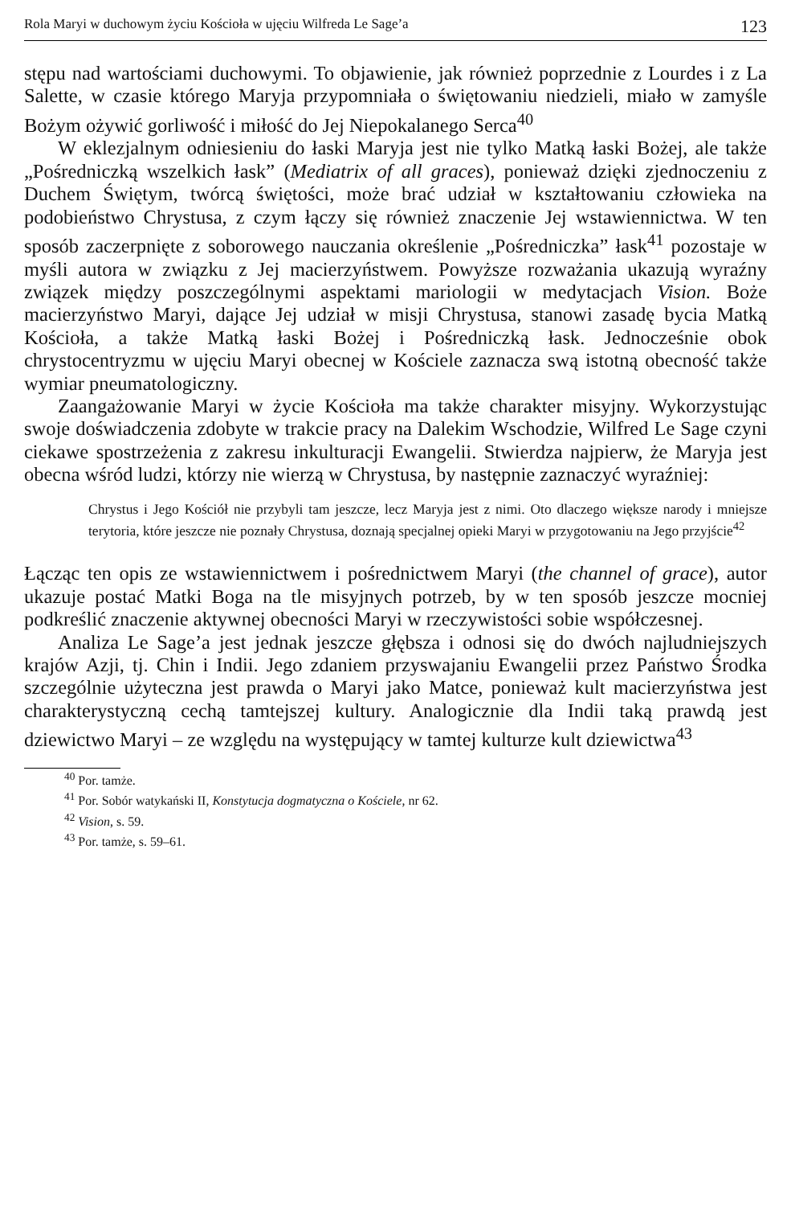Rola Maryi w duchowym życiu Kościoła w ujęciu Wilfreda Le Sage’a 123
stępu nad wartościami duchowymi. To objawienie, jak również poprzednie z Lourdes i z La Salette, w czasie którego Maryja przypomniała o świętowaniu niedzieli, miało w zamyśle Bożym ożywić gorliwość i miłość do Jej Niepokalanego Serca<sup>40</sup>
W eklezjalnym odniesieniu do łaski Maryja jest nie tylko Matką łaski Bożej, ale także „Pośredniczką wszelkich łask” (Mediatrix of all graces), ponieważ dzięki zjednoczeniu z Duchem Świętym, twórcą świętości, może brać udział w kształtowaniu człowieka na podobieństwo Chrystusa, z czym łączy się również znaczenie Jej wstawiennictwa. W ten sposób zaczerpnięte z soborowego nauczania określenie „Pośredniczka” łask<sup>41</sup> pozostaje w myśli autora w związku z Jej macierzyństwem. Powyższe rozważania ukazują wyraźny związek między poszczególnymi aspektami mariologii w medytacjach Vision. Boże macierzyństwo Maryi, dające Jej udział w misji Chrystusa, stanowi zasadę bycia Matką Kościoła, a także Matką łaski Bożej i Pośredniczką łask. Jednocześnie obok chrystocentryzmu w ujęciu Maryi obecnej w Kościele zaznacza swą istotną obecność także wymiar pneumatologiczny.
Zaangażowanie Maryi w życie Kościoła ma także charakter misyjny. Wykorzystując swoje doświadczenia zdobyte w trakcie pracy na Dalekim Wschodzie, Wilfred Le Sage czyni ciekawe spostrzeżenia z zakresu inkulturacji Ewangelii. Stwierdza najpierw, że Maryja jest obecna wśród ludzi, którzy nie wierzą w Chrystusa, by następnie zaznaczyć wyraźniej:
Chrystus i Jego Kościół nie przybyli tam jeszcze, lecz Maryja jest z nimi. Oto dlaczego większe narody i mniejsze terytoria, które jeszcze nie poznały Chrystusa, doznają specjalnej opieki Maryi w przygotowaniu na Jego przyjście<sup>42</sup>
Łącząc ten opis ze wstawiennictwem i pośrednictwem Maryi (the channel of grace), autor ukazuje postać Matki Boga na tle misyjnych potrzeb, by w ten sposób jeszcze mocniej podkreślić znaczenie aktywnej obecności Maryi w rzeczywistości sobie współczesnej.
Analiza Le Sage’a jest jednak jeszcze głębsza i odnosi się do dwóch najludniejszych krajów Azji, tj. Chin i Indii. Jego zdaniem przyswajaniu Ewangelii przez Państwo Środka szczególnie użyteczna jest prawda o Maryi jako Matce, ponieważ kult macierzyństwa jest charakterystyczną cechą tamtejszej kultury. Analogicznie dla Indii taką prawdą jest dziewictwo Maryi – ze względu na występujący w tamtej kulturze kult dziewictwa<sup>43</sup>
<sup>40</sup> Por. tamże.
<sup>41</sup> Por. Sobór watykański II, Konstytucja dogmatyczna o Kościele, nr 62.
<sup>42</sup> Vision, s. 59.
<sup>43</sup> Por. tamże, s. 59–61.